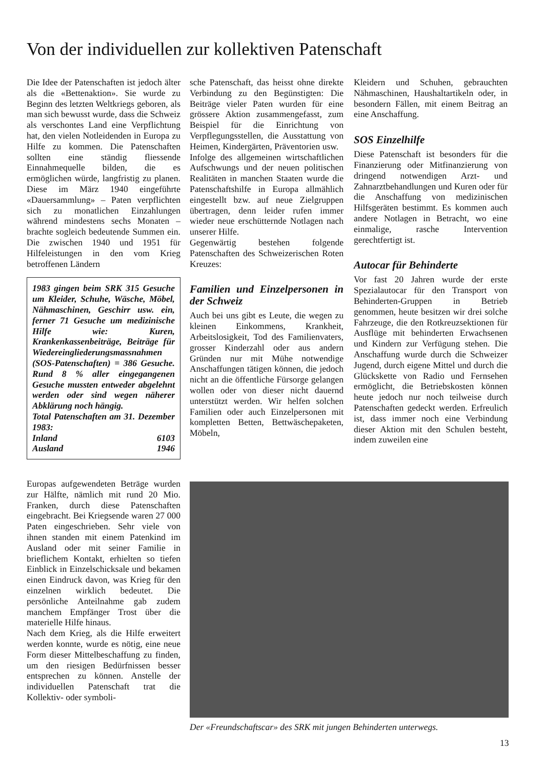Von der individuellen zur kollektiven Patenschaft
Die Idee der Patenschaften ist jedoch älter als die «Bettenaktion». Sie wurde zu Beginn des letzten Weltkriegs geboren, als man sich bewusst wurde, dass die Schweiz als verschontes Land eine Verpflichtung hat, den vielen Notleidenden in Europa zu Hilfe zu kommen. Die Patenschaften sollten eine ständig fliessende Einnahmequelle bilden, die es ermöglichen würde, langfristig zu planen. Diese im März 1940 eingeführte «Dauersammlung» – Paten verpflichten sich zu monatlichen Einzahlungen während mindestens sechs Monaten – brachte sogleich bedeutende Summen ein. Die zwischen 1940 und 1951 für Hilfeleistungen in den vom Krieg betroffenen Ländern
1983 gingen beim SRK 315 Gesuche um Kleider, Schuhe, Wäsche, Möbel, Nähmaschinen, Geschirr usw. ein, ferner 71 Gesuche um medizinische Hilfe wie: Kuren, Krankenkassenbeiträge, Beiträge für Wiedereingliederungsmassnahmen (SOS-Patenschaften) = 386 Gesuche. Rund 8 % aller eingegangenen Gesuche mussten entweder abgelehnt werden oder sind wegen näherer Abklärung noch hängig.
Total Patenschaften am 31. Dezember 1983:
Inland 6103
Ausland 1946
Europas aufgewendeten Beträge wurden zur Hälfte, nämlich mit rund 20 Mio. Franken, durch diese Patenschaften eingebracht. Bei Kriegsende waren 27 000 Paten eingeschrieben. Sehr viele von ihnen standen mit einem Patenkind im Ausland oder mit seiner Familie in brieflichem Kontakt, erhielten so tiefen Einblick in Einzelschicksale und bekamen einen Eindruck davon, was Krieg für den einzelnen wirklich bedeutet. Die persönliche Anteilnahme gab zudem manchem Empfänger Trost über die materielle Hilfe hinaus.
Nach dem Krieg, als die Hilfe erweitert werden konnte, wurde es nötig, eine neue Form dieser Mittelbeschaffung zu finden, um den riesigen Bedürfnissen besser entsprechen zu können. Anstelle der individuellen Patenschaft trat die Kollektiv- oder symboli-
sche Patenschaft, das heisst ohne direkte Verbindung zu den Begünstigten: Die Beiträge vieler Paten wurden für eine grössere Aktion zusammengefasst, zum Beispiel für die Einrichtung von Verpflegungsstellen, die Ausstattung von Heimen, Kindergärten, Präventorien usw.
Infolge des allgemeinen wirtschaftlichen Aufschwungs und der neuen politischen Realitäten in manchen Staaten wurde die Patenschaftshilfe in Europa allmählich eingestellt bzw. auf neue Zielgruppen übertragen, denn leider rufen immer wieder neue erschütternde Notlagen nach unserer Hilfe.
Gegenwärtig bestehen folgende Patenschaften des Schweizerischen Roten Kreuzes:
Familien und Einzelpersonen in der Schweiz
Auch bei uns gibt es Leute, die wegen zu kleinen Einkommens, Krankheit, Arbeitslosigkeit, Tod des Familienvaters, grosser Kinderzahl oder aus andern Gründen nur mit Mühe notwendige Anschaffungen tätigen können, die jedoch nicht an die öffentliche Fürsorge gelangen wollen oder von dieser nicht dauernd unterstützt werden. Wir helfen solchen Familien oder auch Einzelpersonen mit kompletten Betten, Bettwäschepaketen, Möbeln,
Kleidern und Schuhen, gebrauchten Nähmaschinen, Haushaltartikeln oder, in besondern Fällen, mit einem Beitrag an eine Anschaffung.
SOS Einzelhilfe
Diese Patenschaft ist besonders für die Finanzierung oder Mitfinanzierung von dringend notwendigen Arzt- und Zahnarztbehandlungen und Kuren oder für die Anschaffung von medizinischen Hilfsgeräten bestimmt. Es kommen auch andere Notlagen in Betracht, wo eine einmalige, rasche Intervention gerechtfertigt ist.
Autocar für Behinderte
Vor fast 20 Jahren wurde der erste Spezialautocar für den Transport von Behinderten-Gruppen in Betrieb genommen, heute besitzen wir drei solche Fahrzeuge, die den Rotkreuzsektionen für Ausflüge mit behinderten Erwachsenen und Kindern zur Verfügung stehen. Die Anschaffung wurde durch die Schweizer Jugend, durch eigene Mittel und durch die Glückskette von Radio und Fernsehen ermöglicht, die Betriebskosten können heute jedoch nur noch teilweise durch Patenschaften gedeckt werden. Erfreulich ist, dass immer noch eine Verbindung dieser Aktion mit den Schulen besteht, indem zuweilen eine
Der «Freundschaftscar» des SRK mit jungen Behinderten unterwegs.
13